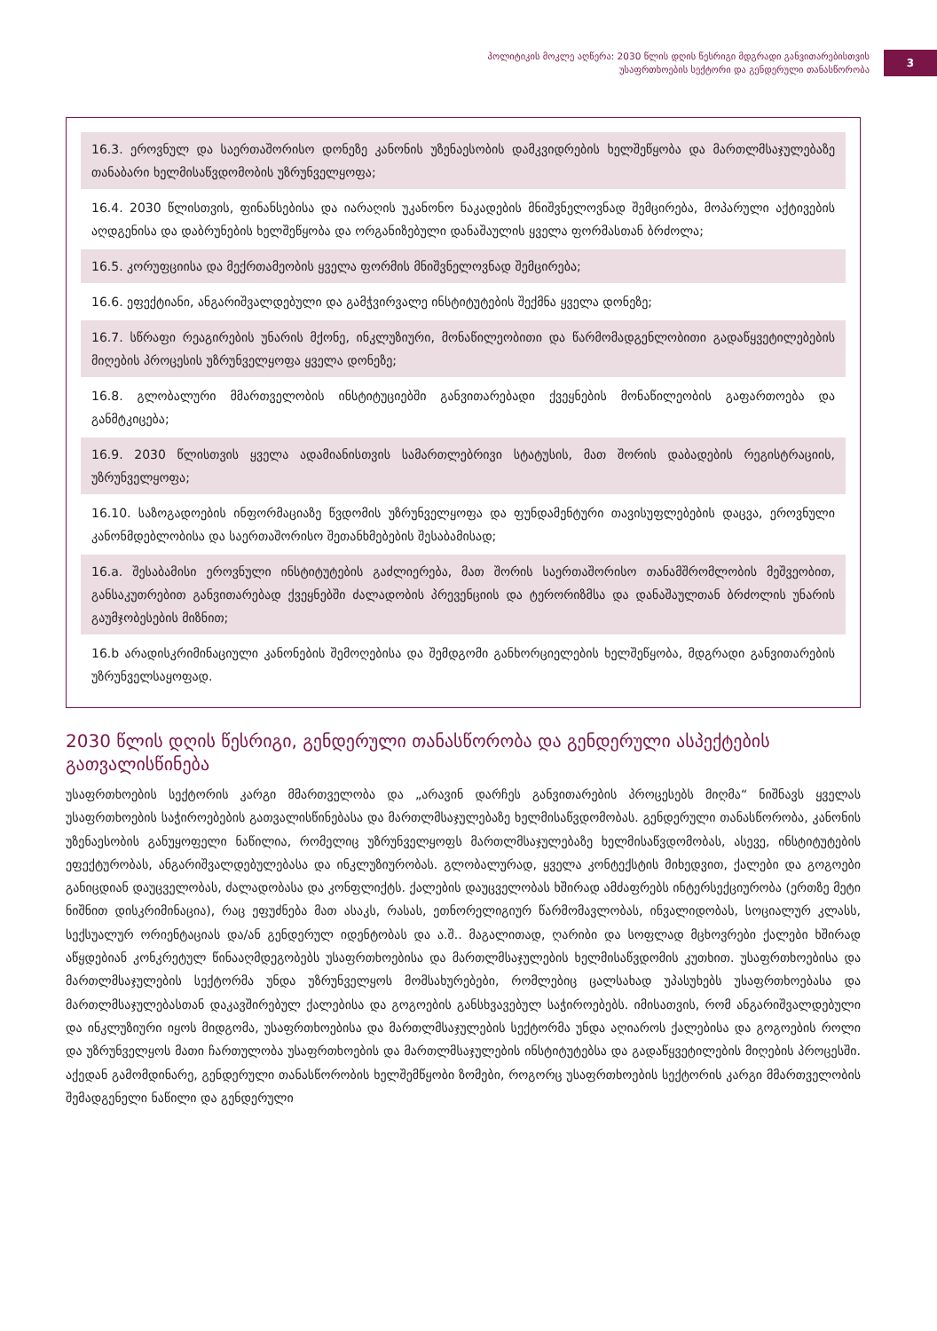პოლიტიკის მოკლე აღწერა: 2030 წლის დღის წესრიგი მდგრადი განვითარებისთვის
უსაფრთხოების სექტორი და გენდერული თანასწორობა
3
16.3. ეროვნულ და საერთაშორისო დონეზე კანონის უზენაესობის დამკვიდრების ხელშეწყობა და მართლმსაჯულებაზე თანაბარი ხელმისაწვდომობის უზრუნველყოფა;
16.4. 2030 წლისთვის, ფინანსებისა და იარაღის უკანონო ნაკადების მნიშვნელოვნად შემცირება, მოპარული აქტივების აღდგენისა და დაბრუნების ხელშეწყობა და ორგანიზებული დანაშაულის ყველა ფორმასთან ბრძოლა;
16.5. კორუფციისა და მექრთამეობის ყველა ფორმის მნიშვნელოვნად შემცირება;
16.6. ეფექტიანი, ანგარიშვალდებული და გამჭვირვალე ინსტიტუტების შექმნა ყველა დონეზე;
16.7. სწრაფი რეაგირების უნარის მქონე, ინკლუზიური, მონაწილეობითი და წარმომადგენლობითი გადაწყვეტილებების მიღების პროცესის უზრუნველყოფა ყველა დონეზე;
16.8. გლობალური მმართველობის ინსტიტუციებში განვითარებადი ქვეყნების მონაწილეობის გაფართოება და განმტკიცება;
16.9. 2030 წლისთვის ყველა ადამიანისთვის სამართლებრივი სტატუსის, მათ შორის დაბადების რეგისტრაციის, უზრუნველყოფა;
16.10. საზოგადოების ინფორმაციაზე წვდომის უზრუნველყოფა და ფუნდამენტური თავისუფლებების დაცვა, ეროვნული კანონმდებლობისა და საერთაშორისო შეთანხმებების შესაბამისად;
16.a. შესაბამისი ეროვნული ინსტიტუტების გაძლიერება, მათ შორის საერთაშორისო თანამშრომლობის მეშვეობით, განსაკუთრებით განვითარებად ქვეყნებში ძალადობის პრევენციის და ტერორიზმსა და დანაშაულთან ბრძოლის უნარის გაუმჯობესების მიზნით;
16.b არადისკრიმინაციული კანონების შემოღებისა და შემდგომი განხორციელების ხელშეწყობა, მდგრადი განვითარების უზრუნველსაყოფად.
2030 წლის დღის წესრიგი, გენდერული თანასწორობა და გენდერული ასპექტების გათვალისწინება
უსაფრთხოების სექტორის კარგი მმართველობა და „არავინ დარჩეს განვითარების პროცესებს მიღმა“ ნიშნავს ყველას უსაფრთხოების საჭიროებების გათვალისწინებასა და მართლმსაჯულებაზე ხელმისაწვდომობას. გენდერული თანასწორობა, კანონის უზენაესობის განუყოფელი ნაწილია, რომელიც უზრუნველყოფს მართლმსაჯულებაზე ხელმისაწვდომობას, ასევე, ინსტიტუტების ეფექტურობას, ანგარიშვალდებულებასა და ინკლუზიურობას. გლობალურად, ყველა კონტექსტის მიხედვით, ქალები და გოგოები განიცდიან დაუცველობას, ძალადობასა და კონფლიქტს. ქალების დაუცველობას ხშირად ამძაფრებს ინტერსექციურობა (ერთზე მეტი ნიშნით დისკრიმინაცია), რაც ეფუძნება მათ ასაკს, რასას, ეთნორელიგიურ წარმომავლობას, ინვალიდობას, სოციალურ კლასს, სექსუალურ ორიენტაციას და/ან გენდერულ იდენტობას და ა.შ.. მაგალითად, ღარიბი და სოფლად მცხოვრები ქალები ხშირად აწყდებიან კონკრეტულ წინააღმდეგობებს უსაფრთხოებისა და მართლმსაჯულების ხელმისაწვდომის კუთხით. უსაფრთხოებისა და მართლმსაჯულების სექტორმა უნდა უზრუნველყოს მომსახურებები, რომლებიც ცალსახად უპასუხებს უსაფრთხოებასა და მართლმსაჯულებასთან დაკავშირებულ ქალებისა და გოგოების განსხვავებულ საჭიროებებს. იმისათვის, რომ ანგარიშვალდებული და ინკლუზიური იყოს მიდგომა, უსაფრთხოებისა და მართლმსაჯულების სექტორმა უნდა აღიაროს ქალებისა და გოგოების როლი და უზრუნველყოს მათი ჩართულობა უსაფრთხოების და მართლმსაჯულების ინსტიტუტებსა და გადაწყვეტილების მიღების პროცესში. აქედან გამომდინარე, გენდერული თანასწორობის ხელშემწყობი ზომები, როგორც უსაფრთხოების სექტორის კარგი მმართველობის შემადგენელი ნაწილი და გენდერული